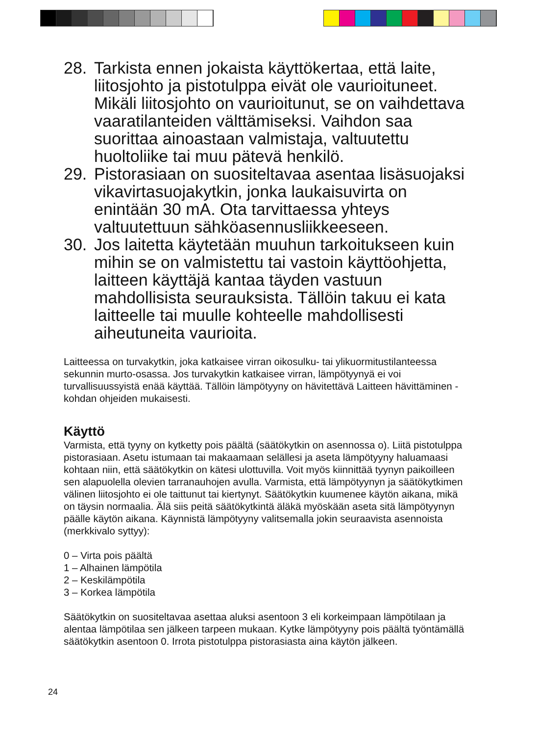28. Tarkista ennen jokaista käyttökertaa, että laite, liitosjohto ja pistotulppa eivät ole vaurioituneet. Mikäli liitosjohto on vaurioitunut, se on vaihdettava vaaratilanteiden välttämiseksi. Vaihdon saa suorittaa ainoastaan valmistaja, valtuutettu huoltoliike tai muu pätevä henkilö.
29. Pistorasiaan on suositeltavaa asentaa lisäsuojaksi vikavirtasuojakytkin, jonka laukaisuvirta on enintään 30 mA. Ota tarvittaessa yhteys valtuutettuun sähköasennusliikkeeseen.
30. Jos laitetta käytetään muuhun tarkoitukseen kuin mihin se on valmistettu tai vastoin käyttöohjetta, laitteen käyttäjä kantaa täyden vastuun mahdollisista seurauksista. Tällöin takuu ei kata laitteelle tai muulle kohteelle mahdollisesti aiheutuneita vaurioita.
Laitteessa on turvakytkin, joka katkaisee virran oikosulku- tai ylikuormitustilanteessa sekunnin murto-osassa. Jos turvakytkin katkaisee virran, lämpötyynyä ei voi turvallisuussyistä enää käyttää. Tällöin lämpötyyny on hävitettävä Laitteen hävittäminen -kohdan ohjeiden mukaisesti.
Käyttö
Varmista, että tyyny on kytketty pois päältä (säätökytkin on asennossa o). Liitä pistotulppa pistorasiaan. Asetu istumaan tai makaamaan selällesi ja aseta lämpötyyny haluamaasi kohtaan niin, että säätökytkin on kätesi ulottuvilla. Voit myös kiinnittää tyynyn paikoilleen sen alapuolella olevien tarranauhojen avulla. Varmista, että lämpötyynyn ja säätökytkimen välinen liitosjohto ei ole taittunut tai kiertynyt. Säätökytkin kuumenee käytön aikana, mikä on täysin normaalia. Älä siis peitä säätökytkintä äläkä myöskään aseta sitä lämpötyynyn päälle käytön aikana. Käynnistä lämpötyyny valitsemalla jokin seuraavista asennoista (merkkivalo syttyy):
0 – Virta pois päältä
1 – Alhainen lämpötila
2 – Keskilämpötila
3 – Korkea lämpötila
Säätökytkin on suositeltavaa asettaa aluksi asentoon 3 eli korkeimpaan lämpötilaan ja alentaa lämpötilaa sen jälkeen tarpeen mukaan. Kytke lämpötyyny pois päältä työntämällä säätökytkin asentoon 0. Irrota pistotulppa pistorasiasta aina käytön jälkeen.
24